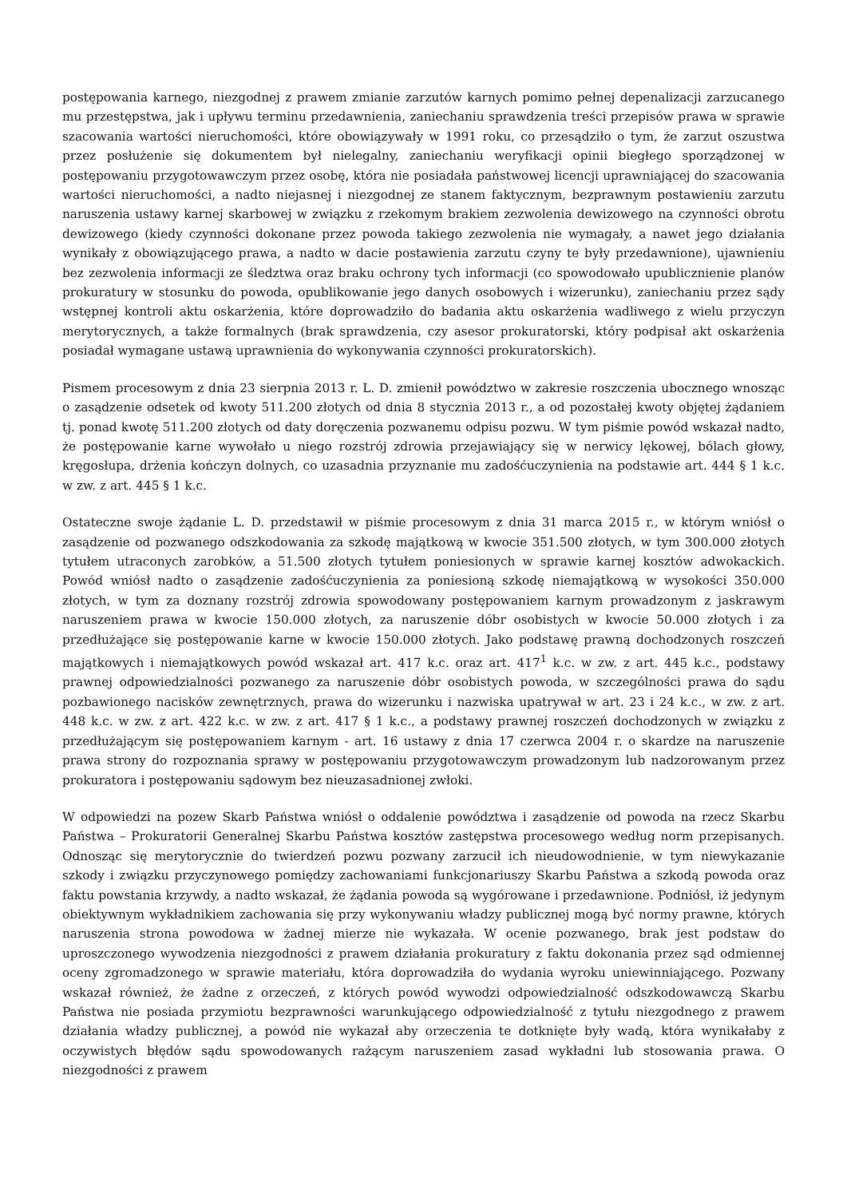postępowania karnego, niezgodnej z prawem zmianie zarzutów karnych pomimo pełnej depenalizacji zarzucanego mu przestępstwa, jak i upływu terminu przedawnienia, zaniechaniu sprawdzenia treści przepisów prawa w sprawie szacowania wartości nieruchomości, które obowiązywały w 1991 roku, co przesądziło o tym, że zarzut oszustwa przez posłużenie się dokumentem był nielegalny, zaniechaniu weryfikacji opinii biegłego sporządzonej w postępowaniu przygotowawczym przez osobę, która nie posiadała państwowej licencji uprawniającej do szacowania wartości nieruchomości, a nadto niejasnej i niezgodnej ze stanem faktycznym, bezprawnym postawieniu zarzutu naruszenia ustawy karnej skarbowej w związku z rzekomym brakiem zezwolenia dewizowego na czynności obrotu dewizowego (kiedy czynności dokonane przez powoda takiego zezwolenia nie wymagały, a nawet jego działania wynikały z obowiązującego prawa, a nadto w dacie postawienia zarzutu czyny te były przedawnione), ujawnieniu bez zezwolenia informacji ze śledztwa oraz braku ochrony tych informacji (co spowodowało upublicznienie planów prokuratury w stosunku do powoda, opublikowanie jego danych osobowych i wizerunku), zaniechaniu przez sądy wstępnej kontroli aktu oskarżenia, które doprowadziło do badania aktu oskarżenia wadliwego z wielu przyczyn merytorycznych, a także formalnych (brak sprawdzenia, czy asesor prokuratorski, który podpisał akt oskarżenia posiadał wymagane ustawą uprawnienia do wykonywania czynności prokuratorskich).
Pismem procesowym z dnia 23 sierpnia 2013 r. L. D. zmienił powództwo w zakresie roszczenia ubocznego wnosząc o zasądzenie odsetek od kwoty 511.200 złotych od dnia 8 stycznia 2013 r., a od pozostałej kwoty objętej żądaniem tj. ponad kwotę 511.200 złotych od daty doręczenia pozwanemu odpisu pozwu. W tym piśmie powód wskazał nadto, że postępowanie karne wywołało u niego rozstrój zdrowia przejawiający się w nerwicy lękowej, bólach głowy, kręgosłupa, drżenia kończyn dolnych, co uzasadnia przyznanie mu zadośćuczynienia na podstawie art. 444 § 1 k.c. w zw. z art. 445 § 1 k.c.
Ostateczne swoje żądanie L. D. przedstawił w piśmie procesowym z dnia 31 marca 2015 r., w którym wniósł o zasądzenie od pozwanego odszkodowania za szkodę majątkową w kwocie 351.500 złotych, w tym 300.000 złotych tytułem utraconych zarobków, a 51.500 złotych tytułem poniesionych w sprawie karnej kosztów adwokackich. Powód wniósł nadto o zasądzenie zadośćuczynienia za poniesioną szkodę niemajątkową w wysokości 350.000 złotych, w tym za doznany rozstrój zdrowia spowodowany postępowaniem karnym prowadzonym z jaskrawym naruszeniem prawa w kwocie 150.000 złotych, za naruszenie dóbr osobistych w kwocie 50.000 złotych i za przedłużające się postępowanie karne w kwocie 150.000 złotych. Jako podstawę prawną dochodzonych roszczeń majątkowych i niemajątkowych powód wskazał art. 417 k.c. oraz art. 417<sup>1</sup> k.c. w zw. z art. 445 k.c., podstawy prawnej odpowiedzialności pozwanego za naruszenie dóbr osobistych powoda, w szczególności prawa do sądu pozbawionego nacisków zewnętrznych, prawa do wizerunku i nazwiska upatrywał w art. 23 i 24 k.c., w zw. z art. 448 k.c. w zw. z art. 422 k.c. w zw. z art. 417 § 1 k.c., a podstawy prawnej roszczeń dochodzonych w związku z przedłużającym się postępowaniem karnym - art. 16 ustawy z dnia 17 czerwca 2004 r. o skardze na naruszenie prawa strony do rozpoznania sprawy w postępowaniu przygotowawczym prowadzonym lub nadzorowanym przez prokuratora i postępowaniu sądowym bez nieuzasadnionej zwłoki.
W odpowiedzi na pozew Skarb Państwa wniósł o oddalenie powództwa i zasądzenie od powoda na rzecz Skarbu Państwa – Prokuratorii Generalnej Skarbu Państwa kosztów zastępstwa procesowego według norm przepisanych. Odnosząc się merytorycznie do twierdzeń pozwu pozwany zarzucił ich nieudowodnienie, w tym niewykazanie szkody i związku przyczynowego pomiędzy zachowaniami funkcjonariuszy Skarbu Państwa a szkodą powoda oraz faktu powstania krzywdy, a nadto wskazał, że żądania powoda są wygórowane i przedawnione. Podniósł, iż jedynym obiektywnym wykładnikiem zachowania się przy wykonywaniu władzy publicznej mogą być normy prawne, których naruszenia strona powodowa w żadnej mierze nie wykazała. W ocenie pozwanego, brak jest podstaw do uproszczonego wywodzenia niezgodności z prawem działania prokuratury z faktu dokonania przez sąd odmiennej oceny zgromadzonego w sprawie materiału, która doprowadziła do wydania wyroku uniewinniającego. Pozwany wskazał również, że żadne z orzeczeń, z których powód wywodzi odpowiedzialność odszkodowawczą Skarbu Państwa nie posiada przymiotu bezprawności warunkującego odpowiedzialność z tytułu niezgodnego z prawem działania władzy publicznej, a powód nie wykazał aby orzeczenia te dotknięte były wadą, która wynikałaby z oczywistych błędów sądu spowodowanych rażącym naruszeniem zasad wykładni lub stosowania prawa. O niezgodności z prawem